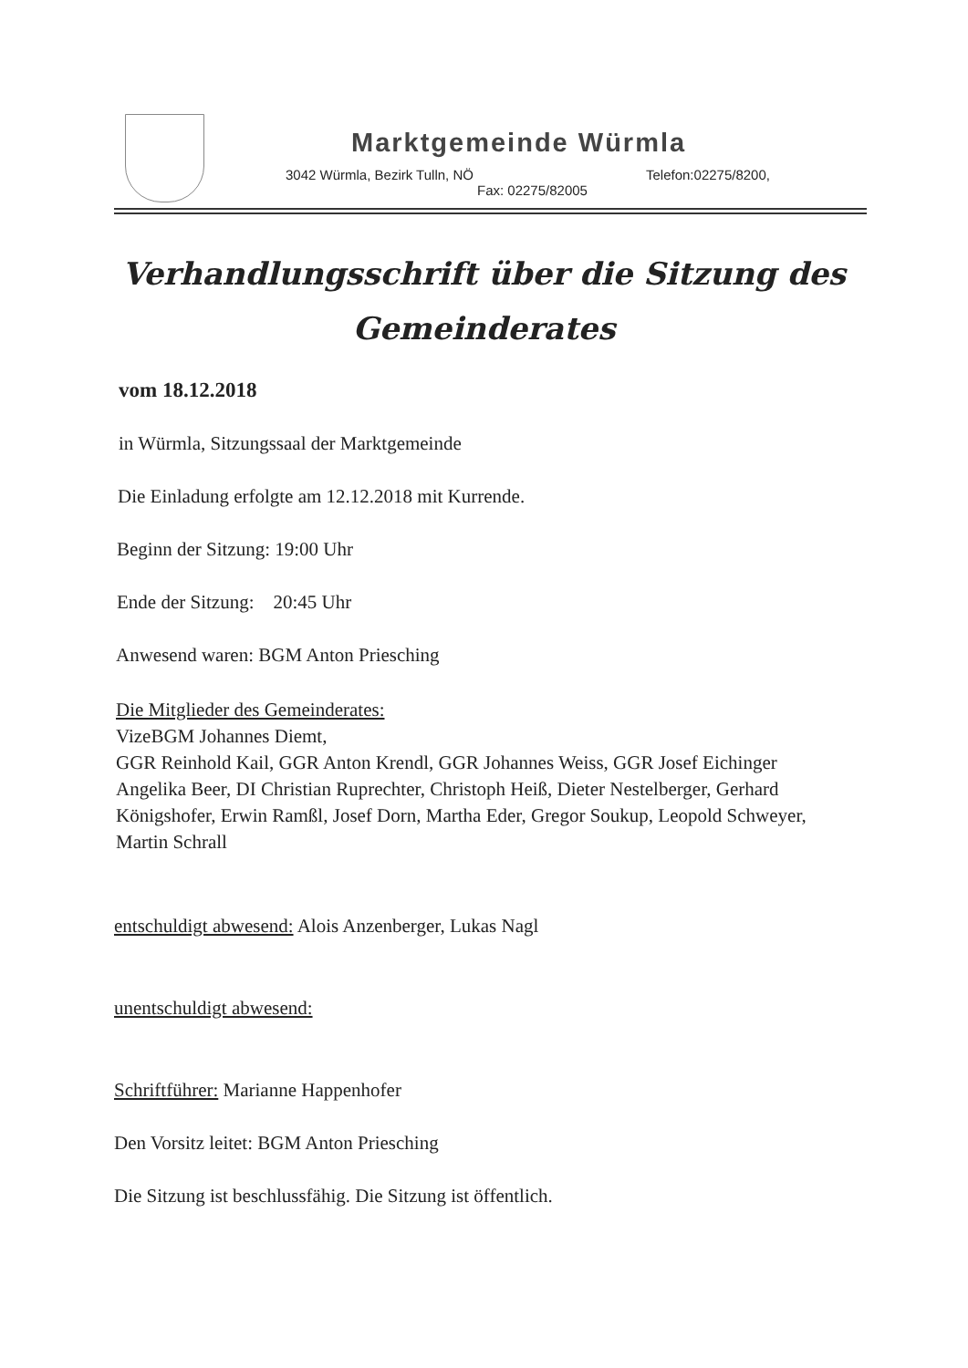Marktgemeinde Würmla
3042 Würmla, Bezirk Tulln, NÖ Telefon:02275/8200,
Fax: 02275/82005
Verhandlungsschrift über die Sitzung des
Gemeinderates
vom 18.12.2018
in Würmla, Sitzungssaal der Marktgemeinde
Die Einladung erfolgte am 12.12.2018 mit Kurrende.
Beginn der Sitzung: 19:00 Uhr
Ende der Sitzung: 20:45 Uhr
Anwesend waren: BGM Anton Priesching
Die Mitglieder des Gemeinderates:
VizeBGM Johannes Diemt,
GGR Reinhold Kail, GGR Anton Krendl, GGR Johannes Weiss, GGR Josef Eichinger
Angelika Beer, DI Christian Ruprechter, Christoph Heiß, Dieter Nestelberger, Gerhard Königshofer, Erwin Ramßl, Josef Dorn, Martha Eder, Gregor Soukup, Leopold Schweyer, Martin Schrall
entschuldigt abwesend: Alois Anzenberger, Lukas Nagl
unentschuldigt abwesend:
Schriftführer: Marianne Happenhofer
Den Vorsitz leitet: BGM Anton Priesching
Die Sitzung ist beschlussfähig. Die Sitzung ist öffentlich.